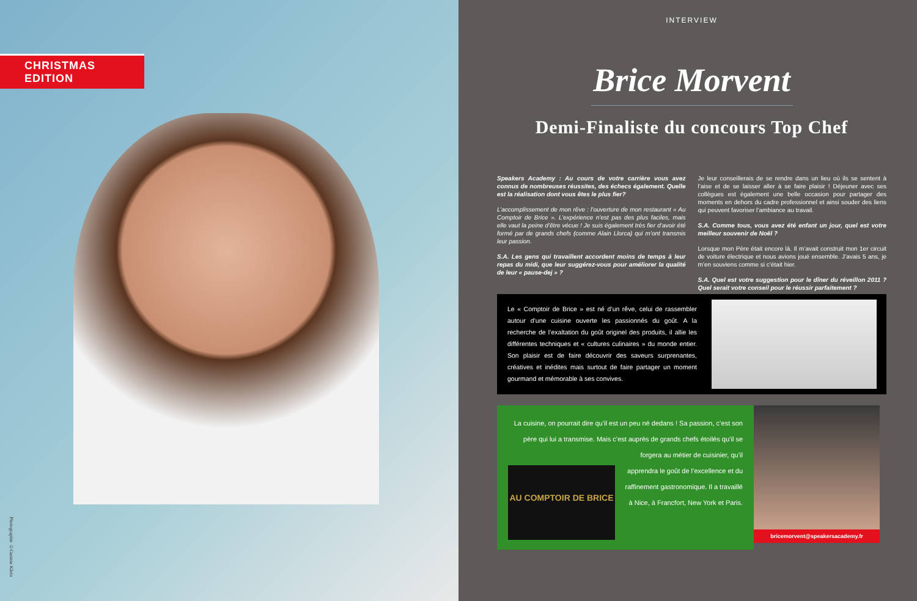CHRISTMAS EDITION
Photographie ©Gustine Klein
INTERVIEW
Brice Morvent
Demi-Finaliste du concours Top Chef
Speakers Academy : Au cours de votre carrière vous avez connus de nombreuses réussites, des échecs également. Quelle est la réalisation dont vous êtes le plus fier?
L’accomplissement de mon rêve : l’ouverture de mon restaurant « Au Comptoir de Brice ». L’expérience n’est pas des plus faciles, mais elle vaut la peine d’être vécue ! Je suis également très fier d’avoir été formé par de grands chefs (comme Alain Llorca) qui m’ont transmis leur passion.
S.A. Les gens qui travaillent accordent moins de temps à leur repas du midi, que leur suggérez-vous pour améliorer la qualité de leur « pause-dej » ?
Je leur conseillerais de se rendre dans un lieu où ils se sentent à l’aise et de se laisser aller à se faire plaisir ! Déjeuner avec ses collègues est également une belle occasion pour partager des moments en dehors du cadre professionnel et ainsi souder des liens qui peuvent favoriser l’ambiance au travail.
S.A. Comme tous, vous avez été enfant un jour, quel est votre meilleur souvenir de Noël ?
Lorsque mon Père était encore là. Il m’avait construit mon 1er circuit de voiture électrique et nous avions joué ensemble. J’avais 5 ans, je m’en souviens comme si c’était hier.
S.A. Quel est votre suggestion pour le dîner du réveillon 2011 ? Quel serait votre conseil pour le réussir parfaitement ?
Le « Comptoir de Brice » est né d’un rêve, celui de rassembler autour d’une cuisine ouverte les passionnés du goût. A la recherche de l’exaltation du goût originel des produits, il allie les différentes techniques et « cultures culinaires » du monde entier. Son plaisir est de faire découvrir des saveurs surprenantes, créatives et inédites mais surtout de faire partager un moment gourmand et mémorable à ses convives.
La cuisine, on pourrait dire qu’il est un peu né dedans ! Sa passion, c’est son père qui lui a transmise. Mais c’est auprès de grands chefs
AU COMPTOIR DE BRICE
étoilés qu’il se forgera au métier de cuisinier, qu’il apprendra le goût de l’excellence et du raffinement gastronomique. Il a travaillé à Nice, à Francfort, New York et Paris.
bricemorvent@speakersacademy.fr